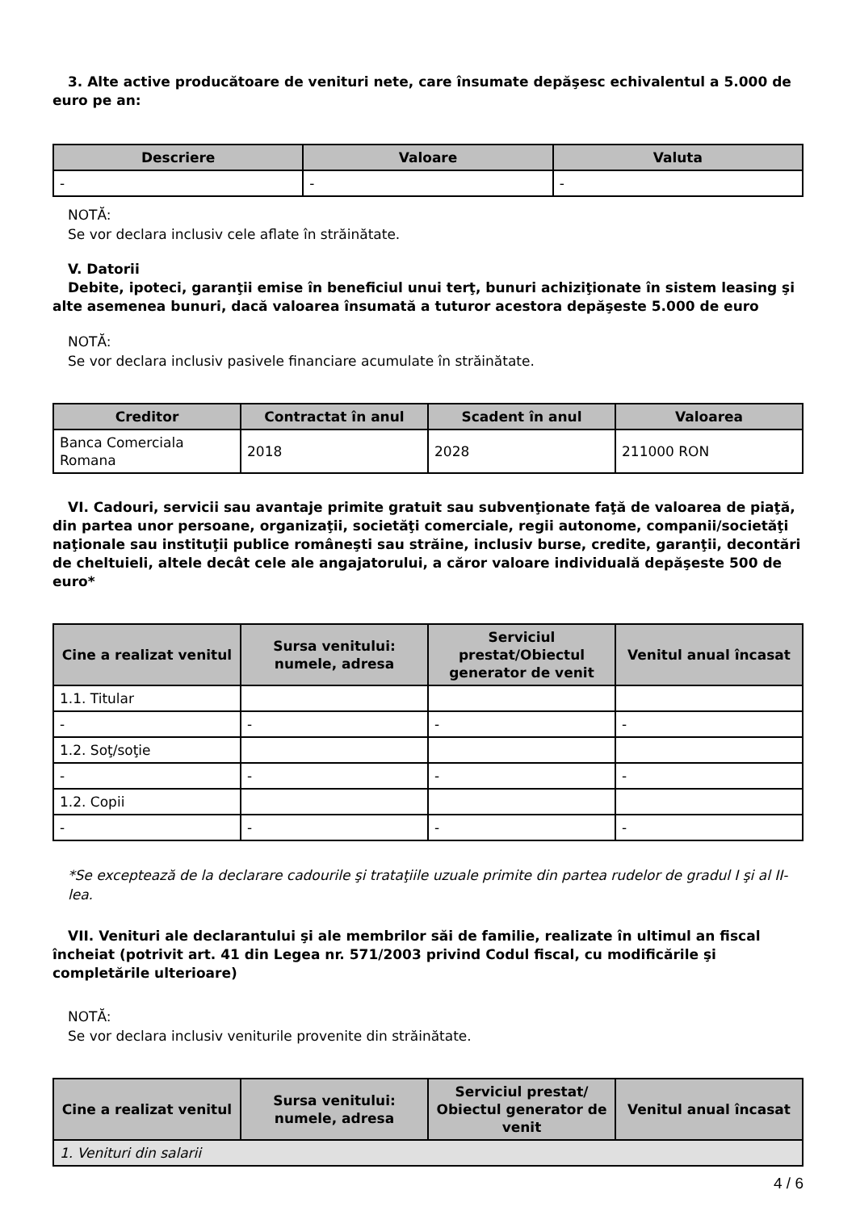3. Alte active producătoare de venituri nete, care însumate depăşesc echivalentul a 5.000 de euro pe an:
| Descriere | Valoare | Valuta |
| --- | --- | --- |
| - | - | - |
NOTĂ:
Se vor declara inclusiv cele aflate în străinătate.
V. Datorii
Debite, ipoteci, garanţii emise în beneficiul unui terţ, bunuri achiziţionate în sistem leasing şi alte asemenea bunuri, dacă valoarea însumată a tuturor acestora depăşeste 5.000 de euro
NOTĂ:
Se vor declara inclusiv pasivele financiare acumulate în străinătate.
| Creditor | Contractat în anul | Scadent în anul | Valoarea |
| --- | --- | --- | --- |
| Banca Comerciala Romana | 2018 | 2028 | 211000 RON |
VI. Cadouri, servicii sau avantaje primite gratuit sau subvenţionate faţă de valoarea de piaţă, din partea unor persoane, organizaţii, societăţi comerciale, regii autonome, companii/societăţi naţionale sau instituţii publice româneşti sau străine, inclusiv burse, credite, garanţii, decontări de cheltuieli, altele decât cele ale angajatorului, a căror valoare individuală depăşeste 500 de euro*
| Cine a realizat venitul | Sursa venitului: numele, adresa | Serviciul prestat/Obiectul generator de venit | Venitul anual încasat |
| --- | --- | --- | --- |
| 1.1. Titular | | | |
| - | - | - | - |
| 1.2. Soţ/soţie | | | |
| - | - | - | - |
| 1.2. Copii | | | |
| - | - | - | - |
*Se exceptează de la declarare cadourile şi trataţiile uzuale primite din partea rudelor de gradul I şi al II-lea.
VII. Venituri ale declarantului şi ale membrilor săi de familie, realizate în ultimul an fiscal încheiat (potrivit art. 41 din Legea nr. 571/2003 privind Codul fiscal, cu modificările şi completările ulterioare)
NOTĂ:
Se vor declara inclusiv veniturile provenite din străinătate.
| Cine a realizat venitul | Sursa venitului: numele, adresa | Serviciul prestat/ Obiectul generator de venit | Venitul anual încasat |
| --- | --- | --- | --- |
| 1. Venituri din salarii | | | |
4 / 6